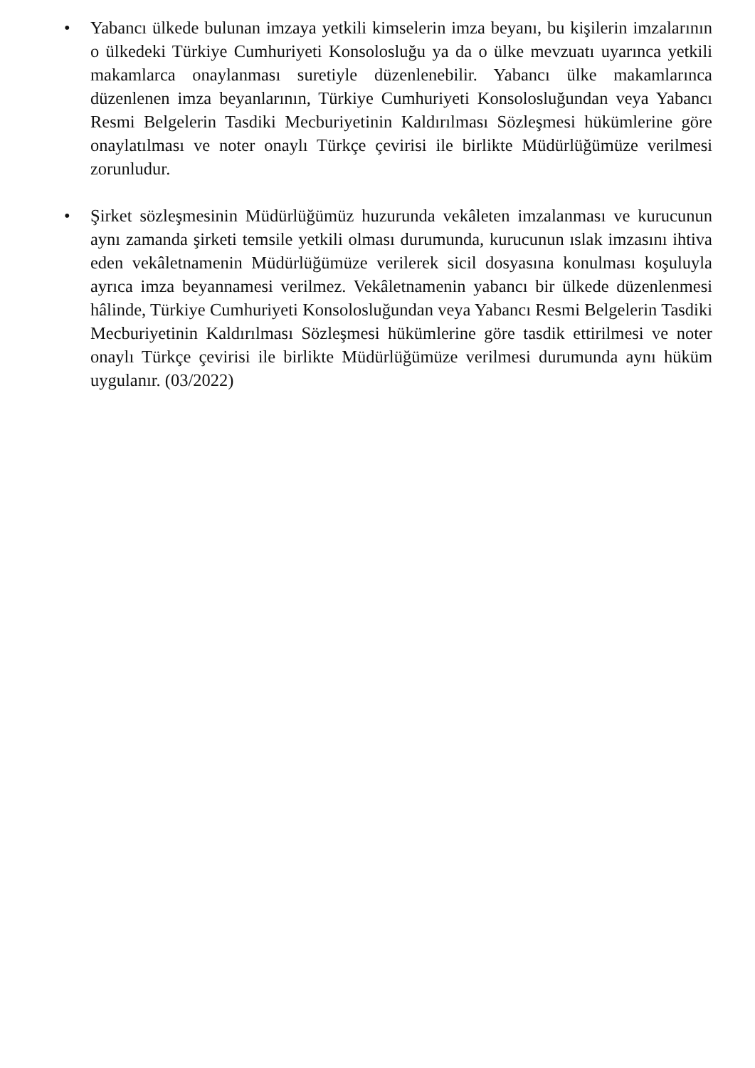• Yabancı ülkede bulunan imzaya yetkili kimselerin imza beyanı, bu kişilerin imzalarının o ülkedeki Türkiye Cumhuriyeti Konsolosluğu ya da o ülke mevzuatı uyarınca yetkili makamlarca onaylanması suretiyle düzenlenebilir. Yabancı ülke makamlarınca düzenlenen imza beyanlarının, Türkiye Cumhuriyeti Konsolosluğundan veya Yabancı Resmi Belgelerin Tasdiki Mecburiyetinin Kaldırılması Sözleşmesi hükümlerine göre onaylatılması ve noter onaylı Türkçe çevirisi ile birlikte Müdürlüğümüze verilmesi zorunludur.
• Şirket sözleşmesinin Müdürlüğümüz huzurunda vekâleten imzalanması ve kurucunun aynı zamanda şirketi temsile yetkili olması durumunda, kurucunun ıslak imzasını ihtiva eden vekâletnamenin Müdürlüğümüze verilerek sicil dosyasına konulması koşuluyla ayrıca imza beyannamesi verilmez. Vekâletnamenin yabancı bir ülkede düzenlenmesi hâlinde, Türkiye Cumhuriyeti Konsolosluğundan veya Yabancı Resmi Belgelerin Tasdiki Mecburiyetinin Kaldırılması Sözleşmesi hükümlerine göre tasdik ettirilmesi ve noter onaylı Türkçe çevirisi ile birlikte Müdürlüğümüze verilmesi durumunda aynı hüküm uygulanır. (03/2022)